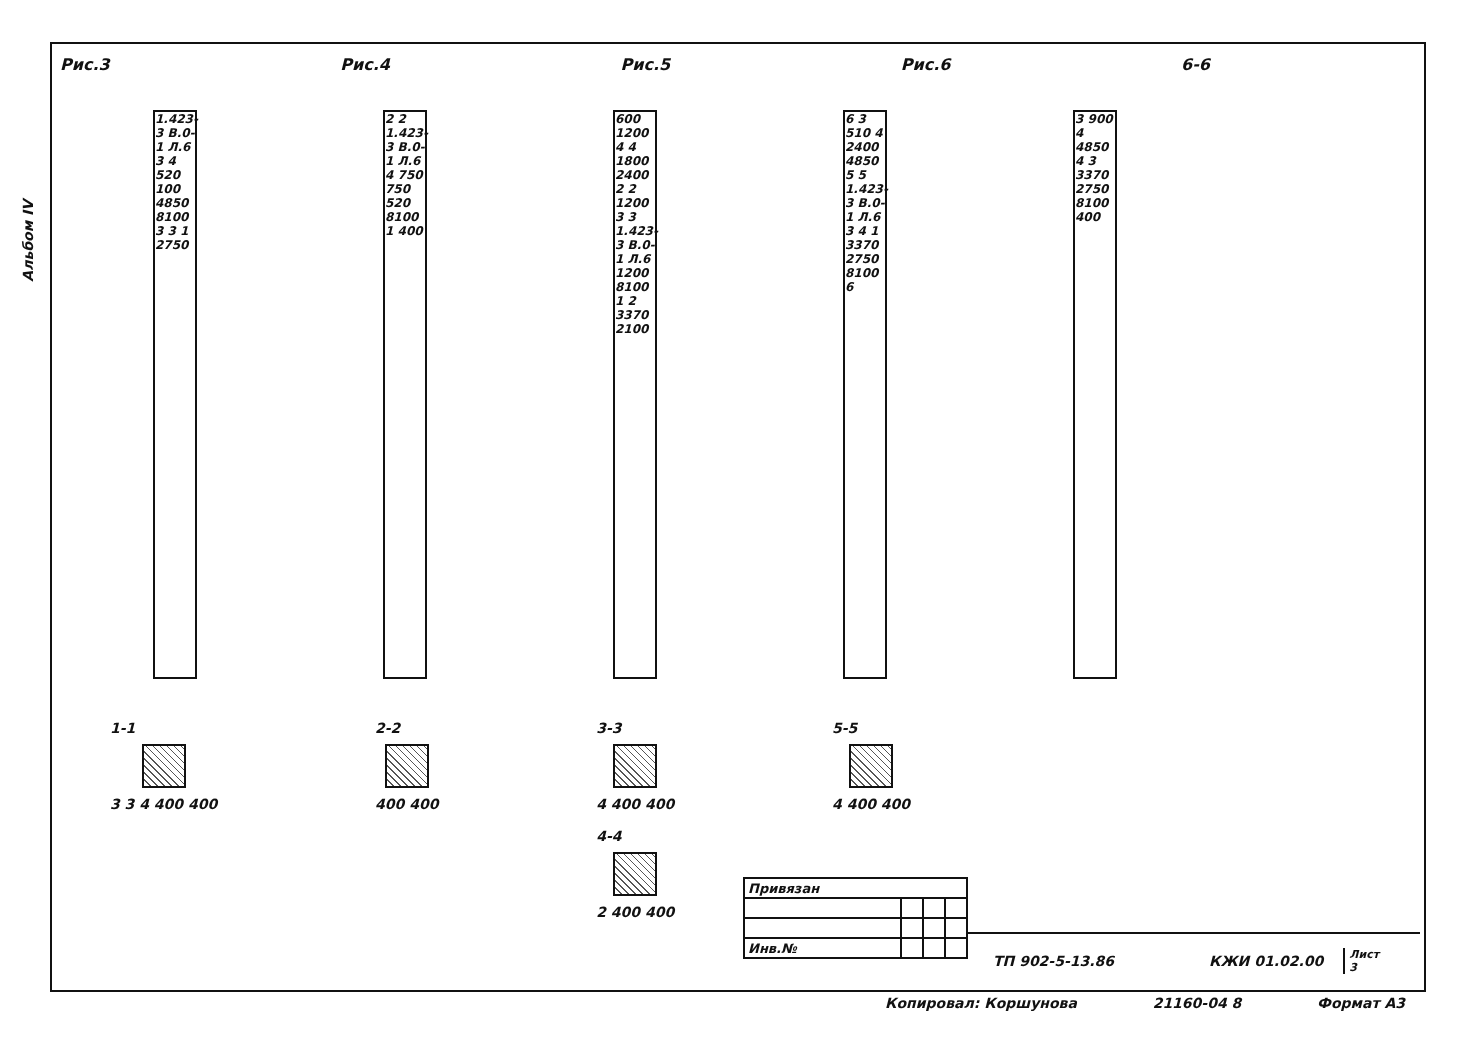Альбом IV
Рис.3 Рис.4 Рис.5 Рис.6 6-6
1.423-3 В.0-1 Л.6 3 4 520 100 4850 8100 3 3 1 2750
2 2 1.423-3 В.0-1 Л.6 4 750 750 520 8100 1 400
600 1200 4 4 1800 2400 2 2 1200 3 3 1.423-3 В.0-1 Л.6 1200 8100 1 2 3370 2100
6 3 510 4 2400 4850 5 5 1.423-3 В.0-1 Л.6 3 4 1 3370 2750 8100 6
3 900 4 4850 4 3 3370 2750 8100 400
1-1
3 3 4 400 400
2-2
400 400
3-3
4 400 400
4-4
2 400 400
5-5
4 400 400
| Привязан | | | |
| Инв.№ | | | |
ТП 902-5-13.86 КЖИ 01.02.00 Лист
3
Копировал: Коршунова 21160-04 8 Формат А3